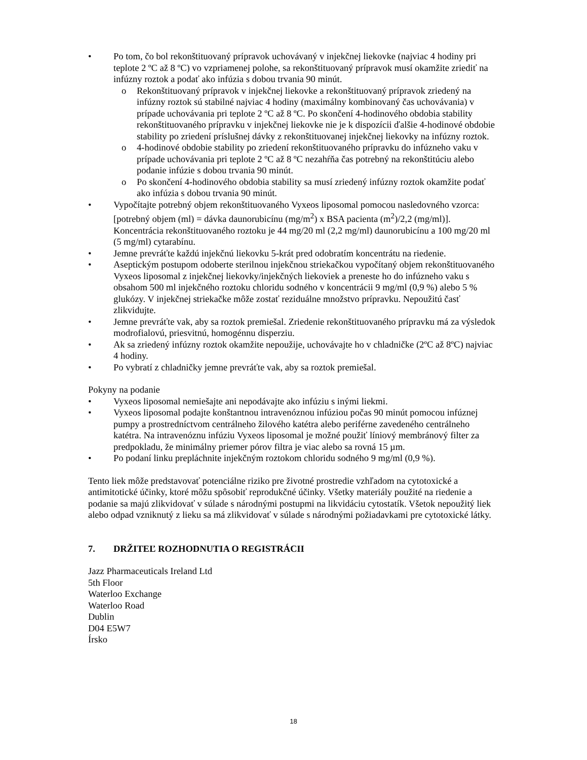• Po tom, čo bol rekonštituovaný prípravok uchovávaný v injekčnej liekovke (najviac 4 hodiny pri teplote 2 ºC až 8 ºC) vo vzpriamenej polohe, sa rekonštituovaný prípravok musí okamžite zriediť na infúzny roztok a podať ako infúzia s dobou trvania 90 minút.
o Rekonštituovaný prípravok v injekčnej liekovke a rekonštituovaný prípravok zriedený na infúzny roztok sú stabilné najviac 4 hodiny (maximálny kombinovaný čas uchovávania) v prípade uchovávania pri teplote 2 ºC až 8 ºC. Po skončení 4-hodinového obdobia stability rekonštituovaného prípravku v injekčnej liekovke nie je k dispozícii ďalšie 4-hodinové obdobie stability po zriedení príslušnej dávky z rekonštituovanej injekčnej liekovky na infúzny roztok.
o 4-hodinové obdobie stability po zriedení rekonštituovaného prípravku do infúzneho vaku v prípade uchovávania pri teplote 2 ºC až 8 ºC nezahŕňa čas potrebný na rekonštitúciu alebo podanie infúzie s dobou trvania 90 minút.
o Po skončení 4-hodinového obdobia stability sa musí zriedený infúzny roztok okamžite podať ako infúzia s dobou trvania 90 minút.
• Vypočítajte potrebný objem rekonštituovaného Vyxeos liposomal pomocou nasledovného vzorca:
[potrebný objem (ml) = dávka daunorubicínu (mg/m<sup>2</sup>) x BSA pacienta (m<sup>2</sup>)/2,2 (mg/ml)].
Koncentrácia rekonštituovaného roztoku je 44 mg/20 ml (2,2 mg/ml) daunorubicínu a 100 mg/20 ml (5 mg/ml) cytarabínu.
• Jemne prevráťte každú injekčnú liekovku 5-krát pred odobratím koncentrátu na riedenie.
• Aseptickým postupom odoberte sterilnou injekčnou striekačkou vypočítaný objem rekonštituovaného Vyxeos liposomal z injekčnej liekovky/injekčných liekoviek a preneste ho do infúzneho vaku s obsahom 500 ml injekčného roztoku chloridu sodného v koncentrácii 9 mg/ml (0,9 %) alebo 5 % glukózy. V injekčnej striekačke môže zostať reziduálne množstvo prípravku. Nepoužitú časť zlikvidujte.
• Jemne prevráťte vak, aby sa roztok premiešal. Zriedenie rekonštituovaného prípravku má za výsledok modrofialovú, priesvitnú, homogénnu disperziu.
• Ak sa zriedený infúzny roztok okamžite nepoužije, uchovávajte ho v chladničke (2ºC až 8ºC) najviac 4 hodiny.
• Po vybratí z chladničky jemne prevráťte vak, aby sa roztok premiešal.
Pokyny na podanie
• Vyxeos liposomal nemiešajte ani nepodávajte ako infúziu s inými liekmi.
• Vyxeos liposomal podajte konštantnou intravenóznou infúziou počas 90 minút pomocou infúznej pumpy a prostredníctvom centrálneho žilového katétra alebo periférne zavedeného centrálneho katétra. Na intravenóznu infúziu Vyxeos liposomal je možné použiť líniový membránový filter za predpokladu, že minimálny priemer pórov filtra je viac alebo sa rovná 15 µm.
• Po podaní linku prepláchnite injekčným roztokom chloridu sodného 9 mg/ml (0,9 %).
Tento liek môže predstavovať potenciálne riziko pre životné prostredie vzhľadom na cytotoxické a antimitotické účinky, ktoré môžu spôsobiť reprodukčné účinky. Všetky materiály použité na riedenie a podanie sa majú zlikvidovať v súlade s národnými postupmi na likvidáciu cytostatík. Všetok nepoužitý liek alebo odpad vzniknutý z lieku sa má zlikvidovať v súlade s národnými požiadavkami pre cytotoxické látky.
7. DRŽITEĽ ROZHODNUTIA O REGISTRÁCII
Jazz Pharmaceuticals Ireland Ltd
5th Floor
Waterloo Exchange
Waterloo Road
Dublin
D04 E5W7
Írsko
18